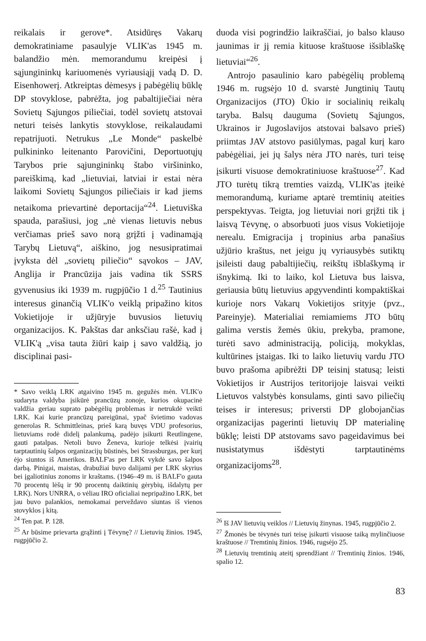reikalais ir gerove*. Atsidūręs Vakarų demokratiniame pasaulyje VLIK'as 1945 m. balandžio mėn. memorandumu kreipėsi į sąjungininkų kariuomenės vyriausiąjį vadą D. D. Eisenhowerį. Atkreiptas dėmesys į pabėgėlių būklę DP stovyklose, pabrėžta, jog pabaltijiečiai nėra Sovietų Sąjungos piliečiai, todėl sovietų atstovai neturi teisės lankytis stovyklose, reikalaudami repatrijuoti. Netrukus „Le Monde“ paskelbė pulkininko leitenanto Parovičini, Deportuotųjų Tarybos prie sąjungininkų štabo viršininko, pareiškimą, kad „lietuviai, latviai ir estai nėra laikomi Sovietų Sąjungos piliečiais ir kad jiems netaikoma prievartinė deportacija“<sup>24</sup>. Lietuviška spauda, parašiusi, jog „nė vienas lietuvis nebus verčiamas prieš savo norą grįžti į vadinamąją Tarybų Lietuvą“, aiškino, jog nesusipratimai įvyksta dėl „sovietų piliečio“ sąvokos – JAV, Anglija ir Prancūzija jais vadina tik SSRS gyvenusius iki 1939 m. rugpjūčio 1 d.<sup>25</sup> Tautinius interesus ginančią VLIK'o veiklą pripažino kitos Vokietijoje ir užjūryje buvusios lietuvių organizacijos. K. Pakštas dar anksčiau rašė, kad į VLIK'ą „visa tauta žiūri kaip į savo valdžią, jo disciplinai pasi-
* Savo veiklą LRK atgaivino 1945 m. gegužės mėn. VLIK'o sudaryta valdyba įsikūrė prancūzų zonoje, kurios okupacinė valdžia geriau suprato pabėgėlių problemas ir netrukdė veikti LRK. Kai kurie prancūzų pareigūnai, ypač švietimo vadovas generolas R. Schmittleinas, prieš karą buvęs VDU profesorius, lietuviams rodė didelį palankumą, padėjo įsikurti Reutlingene, gauti patalpas. Netoli buvo Ženeva, kurioje telkėsi įvairių tarptautinių šalpos organizacijų būstinės, bei Strassburgas, per kurį ėjo siuntos iš Amerikos. BALF'as per LRK vykdė savo šalpos darbą. Pinigai, maistas, drabužiai buvo dalijami per LRK skyrius bei įgaliotinius zonoms ir kraštams. (1946–49 m. iš BALF'o gauta 70 procentų lėšų ir 90 procentų daiktinių gėrybių, išdalytų per LRK). Nors UNRRA, o vėliau IRO oficialiai nepripažino LRK, bet jau buvo palankios, nemokamai perveždavo siuntas iš vienos stovyklos į kitą.
<sup>24</sup> Ten pat. P. 128.
<sup>25</sup> Ar būsime prievarta grąžinti į Tėvynę? // Lietuvių žinios. 1945, rugpjūčio 2.
duoda visi pogrindžio laikraščiai, jo balso klauso jaunimas ir jį remia kituose kraštuose išsiblaškę lietuviai“<sup>26</sup>.
Antrojo pasaulinio karo pabėgėlių problemą 1946 m. rugsėjo 10 d. svarstė Jungtinių Tautų Organizacijos (JTO) Ūkio ir socialinių reikalų taryba. Balsų dauguma (Sovietų Sąjungos, Ukrainos ir Jugoslavijos atstovai balsavo prieš) priimtas JAV atstovo pasiūlymas, pagal kurį karo pabėgėliai, jei jų šalys nėra JTO narės, turi teisę įsikurti visuose demokratiniuose kraštuose<sup>27</sup>. Kad JTO turėtų tikrą tremties vaizdą, VLIK'as įteikė memorandumą, kuriame aptarė tremtinių ateities perspektyvas. Teigta, jog lietuviai nori grįžti tik į laisvą Tėvynę, o absorbuoti juos visus Vokietijoje nerealu. Emigracija į tropinius arba panašius užjūrio kraštus, net jeigu jų vyriausybės sutiktų įsileisti daug pabaltijiečių, reikštų išblaškymą ir išnykimą. Iki to laiko, kol Lietuva bus laisva, geriausia būtų lietuvius apgyvendinti kompaktiškai kurioje nors Vakarų Vokietijos srityje (pvz., Pareinyje). Materialiai remiamiems JTO būtų galima verstis žemės ūkiu, prekyba, pramone, turėti savo administraciją, policiją, mokyklas, kultūrines įstaigas. Iki to laiko lietuvių vardu JTO buvo prašoma apibrėžti DP teisinį statusą; leisti Vokietijos ir Austrijos teritorijoje laisvai veikti Lietuvos valstybės konsulams, ginti savo piliečių teises ir interesus; priversti DP globojančias organizacijas pagerinti lietuvių DP materialinę būklę; leisti DP atstovams savo pageidavimus bei nusistatymus išdėstyti tarptautinėms organizacijoms<sup>28</sup>.
<sup>26</sup> Iš JAV lietuvių veiklos // Lietuvių žinynas. 1945, rugpjūčio 2.
<sup>27</sup> Žmonės be tėvynės turi teisę įsikurti visuose taiką mylinčiuose kraštuose // Tremtinių žinios. 1946, rugsėjo 25.
<sup>28</sup> Lietuvių tremtinių ateitį sprendžiant // Tremtinių žinios. 1946, spalio 12.
83